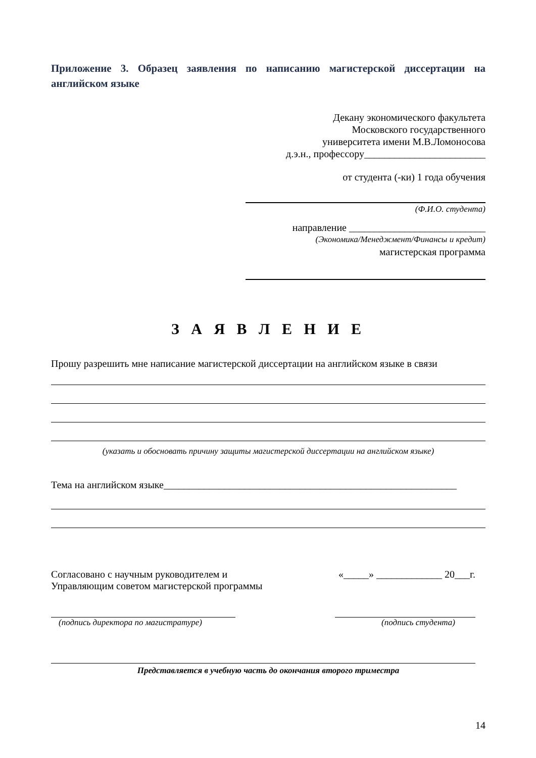Приложение 3. Образец заявления по написанию магистерской диссертации на английском языке
Декану экономического факультета
Московского государственного
университета имени М.В.Ломоносова
д.э.н., профессору________________________
от студента (-ки) 1 года обучения
(Ф.И.О. студента)
направление ___________________________
(Экономика/Менеджмент/Финансы и кредит)
магистерская программа
З А Я В Л Е Н И Е
Прошу разрешить мне написание магистерской диссертации на английском языке в связи
(указать и обосновать причину защиты магистерской диссертации на английском языке)
Тема на английском языке__________________________________________________________
Согласовано с научным руководителем и
Управляющим советом магистерской программы
«_____» _____________ 20___г.
(подпись директора по магистратуре)
(подпись студента)
Представляется в учебную часть до окончания второго триместра
14